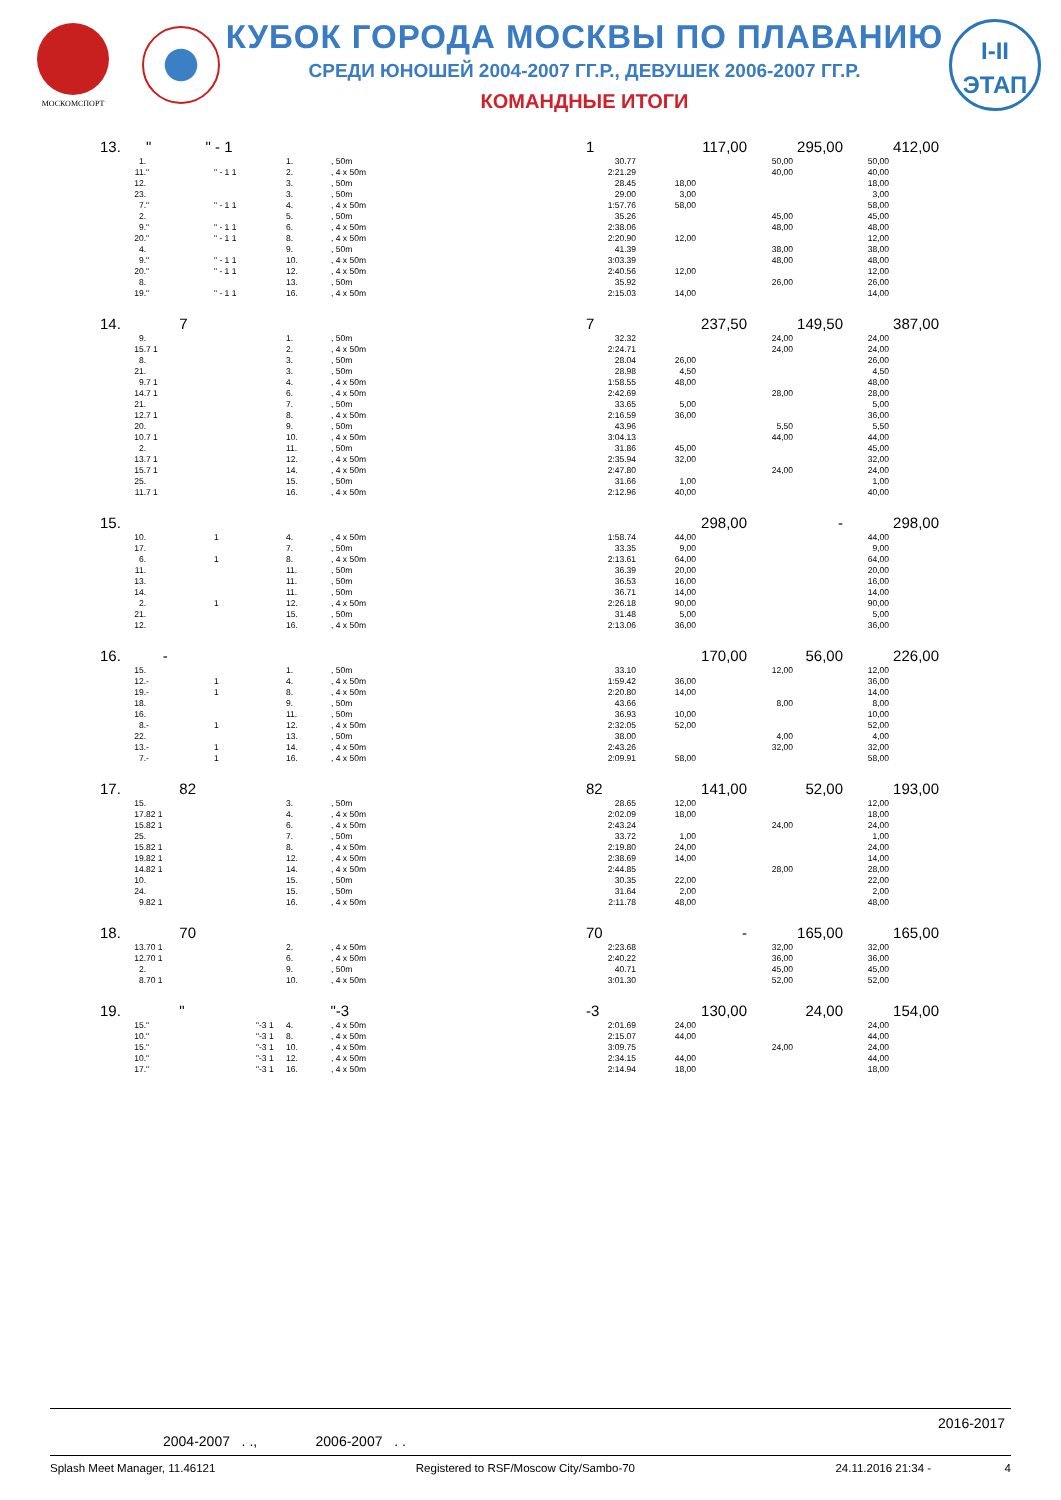МОСКОМСПОРТ
КУБОК ГОРОДА МОСКВЫ ПО ПЛАВАНИЮ
СРЕДИ ЮНОШЕЙ 2004-2007 ГГ.Р., ДЕВУШЕК 2006-2007 ГГ.Р.
КОМАНДНЫЕ ИТОГИ
I-II
ЭТАП
13. " " - 1 1 117,00 295,00 412,00
1. 1., 50m 30.77 50,00 50,00
11. " " - 1 1 2., 4 x 50m 2:21.29 40,00 40,00
12. 3., 50m 28.45 18,00 18,00
23. 3., 50m 29.00 3,00 3,00
7. " " - 1 1 4., 4 x 50m 1:57.76 58,00 58,00
2. 5., 50m 35.26 45,00 45,00
9. " " - 1 1 6., 4 x 50m 2:38.06 48,00 48,00
20. " " - 1 1 8., 4 x 50m 2:20.90 12,00 12,00
4. 9., 50m 41.39 38,00 38,00
9. " " - 1 1 10., 4 x 50m 3:03.39 48,00 48,00
20. " " - 1 1 12., 4 x 50m 2:40.56 12,00 12,00
8. 13., 50m 35.92 26,00 26,00
19. " " - 1 1 16., 4 x 50m 2:15.03 14,00 14,00
14. 7 7 237,50 149,50 387,00
9. 1., 50m 32.32 24,00 24,00
15. 7 1 2., 4 x 50m 2:24.71 24,00 24,00
8. 3., 50m 28.04 26,00 26,00
21. 3., 50m 28.98 4,50 4,50
9. 7 1 4., 4 x 50m 1:58.55 48,00 48,00
14. 7 1 6., 4 x 50m 2:42.69 28,00 28,00
21. 7., 50m 33.65 5,00 5,00
12. 7 1 8., 4 x 50m 2:16.59 36,00 36,00
20. 9., 50m 43.96 5,50 5,50
10. 7 1 10., 4 x 50m 3:04.13 44,00 44,00
2. 11., 50m 31.86 45,00 45,00
13. 7 1 12., 4 x 50m 2:35.94 32,00 32,00
15. 7 1 14., 4 x 50m 2:47.80 24,00 24,00
25. 15., 50m 31.66 1,00 1,00
11. 7 1 16., 4 x 50m 2:12.96 40,00 40,00
15. 298,00 - 298,00
10. 1 4., 4 x 50m 1:58.74 44,00 44,00
17. 7., 50m 33.35 9,00 9,00
6. 1 8., 4 x 50m 2:13.61 64,00 64,00
11. 11., 50m 36.39 20,00 20,00
13. 11., 50m 36.53 16,00 16,00
14. 11., 50m 36.71 14,00 14,00
2. 1 12., 4 x 50m 2:26.18 90,00 90,00
21. 15., 50m 31.48 5,00 5,00
12. 16., 4 x 50m 2:13.06 36,00 36,00
16. - 170,00 56,00 226,00
15. 1., 50m 33.10 12,00 12,00
12. - 1 4., 4 x 50m 1:59.42 36,00 36,00
19. - 1 8., 4 x 50m 2:20.80 14,00 14,00
18. 9., 50m 43.66 8,00 8,00
16. 11., 50m 36.93 10,00 10,00
8. - 1 12., 4 x 50m 2:32.05 52,00 52,00
22. 13., 50m 38.00 4,00 4,00
13. - 1 14., 4 x 50m 2:43.26 32,00 32,00
7. - 1 16., 4 x 50m 2:09.91 58,00 58,00
17. 82 82 141,00 52,00 193,00
15. 3., 50m 28.65 12,00 12,00
17. 82 1 4., 4 x 50m 2:02.09 18,00 18,00
15. 82 1 6., 4 x 50m 2:43.24 24,00 24,00
25. 7., 50m 33.72 1,00 1,00
15. 82 1 8., 4 x 50m 2:19.80 24,00 24,00
19. 82 1 12., 4 x 50m 2:38.69 14,00 14,00
14. 82 1 14., 4 x 50m 2:44.85 28,00 28,00
10. 15., 50m 30.35 22,00 22,00
24. 15., 50m 31.64 2,00 2,00
9. 82 1 16., 4 x 50m 2:11.78 48,00 48,00
18. 70 70 - 165,00 165,00
13. 70 1 2., 4 x 50m 2:23.68 32,00 32,00
12. 70 1 6., 4 x 50m 2:40.22 36,00 36,00
2. 9., 50m 40.71 45,00 45,00
8. 70 1 10., 4 x 50m 3:01.30 52,00 52,00
19. " "-3 -3 130,00 24,00 154,00
15. " "-3 1 4., 4 x 50m 2:01.69 24,00 24,00
10. " "-3 1 8., 4 x 50m 2:15.07 44,00 44,00
15. " "-3 1 10., 4 x 50m 3:09.75 24,00 24,00
10. " "-3 1 12., 4 x 50m 2:34.15 44,00 44,00
17. " "-3 1 16., 4 x 50m 2:14.94 18,00 18,00
2016-2017
2004-2007 . ., 2006-2007 . .
Splash Meet Manager, 11.46121 Registered to RSF/Moscow City/Sambo-70 24.11.2016 21:34 - 4